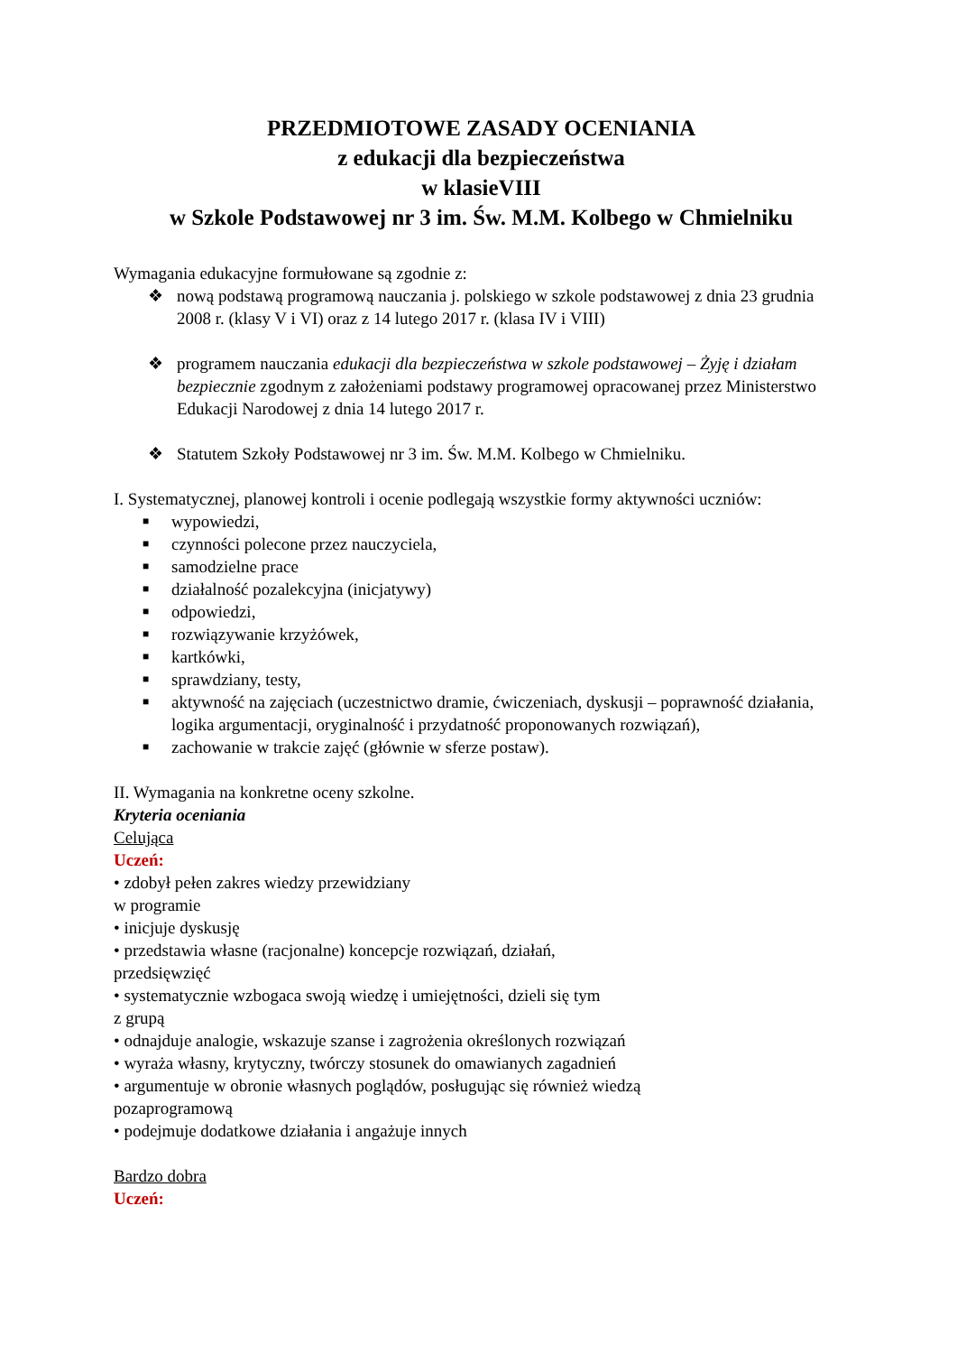PRZEDMIOTOWE ZASADY OCENIANIA
z edukacji dla bezpieczeństwa
w klasieVIII
w Szkole Podstawowej nr 3 im. Św. M.M. Kolbego w Chmielniku
Wymagania edukacyjne formułowane są zgodnie z:
❖ nową podstawą programową nauczania j. polskiego w szkole podstawowej z dnia 23 grudnia 2008 r. (klasy V i VI) oraz z 14 lutego 2017 r. (klasa IV i VIII)
❖ programem nauczania edukacji dla bezpieczeństwa w szkole podstawowej – Żyję i działam bezpiecznie zgodnym z założeniami podstawy programowej opracowanej przez Ministerstwo Edukacji Narodowej z dnia 14 lutego 2017 r.
❖ Statutem Szkoły Podstawowej nr 3 im. Św. M.M. Kolbego w Chmielniku.
I. Systematycznej, planowej kontroli i ocenie podlegają wszystkie formy aktywności uczniów:
■ wypowiedzi,
■ czynności polecone przez nauczyciela,
■ samodzielne prace
■ działalność pozalekcyjna (inicjatywy)
■ odpowiedzi,
■ rozwiązywanie krzyżówek,
■ kartkówki,
■ sprawdziany, testy,
■ aktywność na zajęciach (uczestnictwo dramie, ćwiczeniach, dyskusji – poprawność działania, logika argumentacji, oryginalność i przydatność proponowanych rozwiązań),
■ zachowanie w trakcie zajęć (głównie w sferze postaw).
II. Wymagania na konkretne oceny szkolne.
Kryteria oceniania
Celująca
Uczeń:
• zdobył pełen zakres wiedzy przewidziany
w programie
• inicjuje dyskusję
• przedstawia własne (racjonalne) koncepcje rozwiązań, działań,
przedsięwzięć
• systematycznie wzbogaca swoją wiedzę i umiejętności, dzieli się tym
z grupą
• odnajduje analogie, wskazuje szanse i zagrożenia określonych rozwiązań
• wyraża własny, krytyczny, twórczy stosunek do omawianych zagadnień
• argumentuje w obronie własnych poglądów, posługując się również wiedzą
pozaprogramową
• podejmuje dodatkowe działania i angażuje innych
Bardzo dobra
Uczeń: